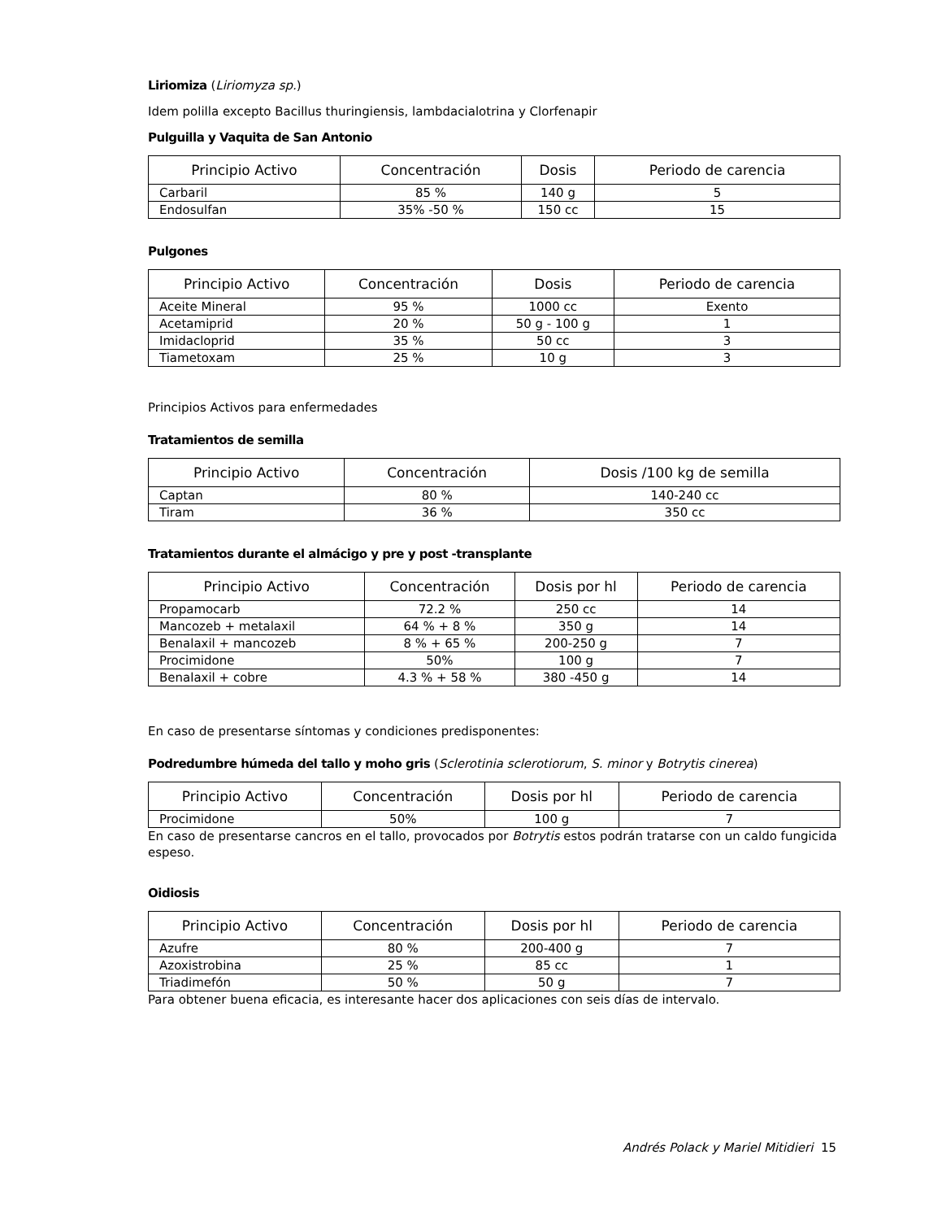Liriomiza (Liriomyza sp.)
Idem polilla excepto Bacillus thuringiensis, lambdacialotrina y Clorfenapir
Pulguilla y Vaquita de San Antonio
| Principio Activo | Concentración | Dosis | Periodo de carencia |
| --- | --- | --- | --- |
| Carbaril | 85 % | 140 g | 5 |
| Endosulfan | 35% -50 % | 150 cc | 15 |
Pulgones
| Principio Activo | Concentración | Dosis | Periodo de carencia |
| --- | --- | --- | --- |
| Aceite Mineral | 95 % | 1000 cc | Exento |
| Acetamiprid | 20 % | 50 g - 100 g | 1 |
| Imidacloprid | 35 % | 50 cc | 3 |
| Tiametoxam | 25 % | 10 g | 3 |
Principios Activos para enfermedades
Tratamientos de semilla
| Principio Activo | Concentración | Dosis /100 kg de semilla |
| --- | --- | --- |
| Captan | 80 % | 140-240 cc |
| Tiram | 36 % | 350 cc |
Tratamientos durante el almácigo y pre y post -transplante
| Principio Activo | Concentración | Dosis por hl | Periodo de carencia |
| --- | --- | --- | --- |
| Propamocarb | 72.2 % | 250 cc | 14 |
| Mancozeb + metalaxil | 64 % + 8 % | 350 g | 14 |
| Benalaxil + mancozeb | 8 % + 65 % | 200-250 g | 7 |
| Procimidone | 50% | 100 g | 7 |
| Benalaxil + cobre | 4.3 % + 58 % | 380 -450 g | 14 |
En caso de presentarse síntomas y condiciones predisponentes:
Podredumbre húmeda del tallo y moho gris (Sclerotinia sclerotiorum, S. minor y Botrytis cinerea)
| Principio Activo | Concentración | Dosis por hl | Periodo de carencia |
| --- | --- | --- | --- |
| Procimidone | 50% | 100 g | 7 |
En caso de presentarse cancros en el tallo, provocados por Botrytis estos podrán tratarse con un caldo fungicida espeso.
Oidiosis
| Principio Activo | Concentración | Dosis por hl | Periodo de carencia |
| --- | --- | --- | --- |
| Azufre | 80 % | 200-400 g | 7 |
| Azoxistrobina | 25 % | 85 cc | 1 |
| Triadimefón | 50 % | 50 g | 7 |
Para obtener buena eficacia, es interesante hacer dos aplicaciones con seis días de intervalo.
Andrés Polack y Mariel Mitidieri 15